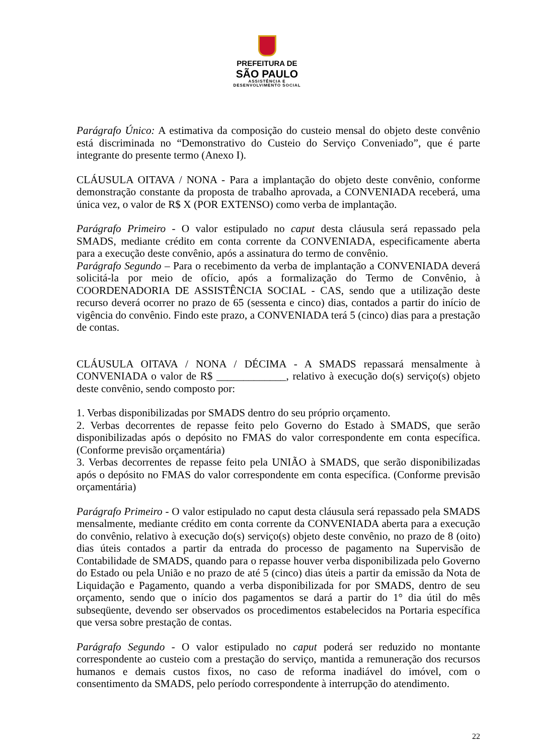PREFEITURA DE
SÃO PAULO
ASSISTÊNCIA E
DESENVOLVIMENTO SOCIAL
Parágrafo Único: A estimativa da composição do custeio mensal do objeto deste convênio está discriminada no “Demonstrativo do Custeio do Serviço Conveniado”, que é parte integrante do presente termo (Anexo I).
CLÁUSULA OITAVA / NONA - Para a implantação do objeto deste convênio, conforme demonstração constante da proposta de trabalho aprovada, a CONVENIADA receberá, uma única vez, o valor de R$ X (POR EXTENSO) como verba de implantação.
Parágrafo Primeiro - O valor estipulado no caput desta cláusula será repassado pela SMADS, mediante crédito em conta corrente da CONVENIADA, especificamente aberta para a execução deste convênio, após a assinatura do termo de convênio.
Parágrafo Segundo – Para o recebimento da verba de implantação a CONVENIADA deverá solicitá-la por meio de ofício, após a formalização do Termo de Convênio, à COORDENADORIA DE ASSISTÊNCIA SOCIAL - CAS, sendo que a utilização deste recurso deverá ocorrer no prazo de 65 (sessenta e cinco) dias, contados a partir do início de vigência do convênio. Findo este prazo, a CONVENIADA terá 5 (cinco) dias para a prestação de contas.
CLÁUSULA OITAVA / NONA / DÉCIMA - A SMADS repassará mensalmente à CONVENIADA o valor de R$ _____________, relativo à execução do(s) serviço(s) objeto deste convênio, sendo composto por:
1. Verbas disponibilizadas por SMADS dentro do seu próprio orçamento.
2. Verbas decorrentes de repasse feito pelo Governo do Estado à SMADS, que serão disponibilizadas após o depósito no FMAS do valor correspondente em conta específica. (Conforme previsão orçamentária)
3. Verbas decorrentes de repasse feito pela UNIÃO à SMADS, que serão disponibilizadas após o depósito no FMAS do valor correspondente em conta específica. (Conforme previsão orçamentária)
Parágrafo Primeiro - O valor estipulado no caput desta cláusula será repassado pela SMADS mensalmente, mediante crédito em conta corrente da CONVENIADA aberta para a execução do convênio, relativo à execução do(s) serviço(s) objeto deste convênio, no prazo de 8 (oito) dias úteis contados a partir da entrada do processo de pagamento na Supervisão de Contabilidade de SMADS, quando para o repasse houver verba disponibilizada pelo Governo do Estado ou pela União e no prazo de até 5 (cinco) dias úteis a partir da emissão da Nota de Liquidação e Pagamento, quando a verba disponibilizada for por SMADS, dentro de seu orçamento, sendo que o início dos pagamentos se dará a partir do 1° dia útil do mês subseqüente, devendo ser observados os procedimentos estabelecidos na Portaria específica que versa sobre prestação de contas.
Parágrafo Segundo - O valor estipulado no caput poderá ser reduzido no montante correspondente ao custeio com a prestação do serviço, mantida a remuneração dos recursos humanos e demais custos fixos, no caso de reforma inadiável do imóvel, com o consentimento da SMADS, pelo período correspondente à interrupção do atendimento.
22